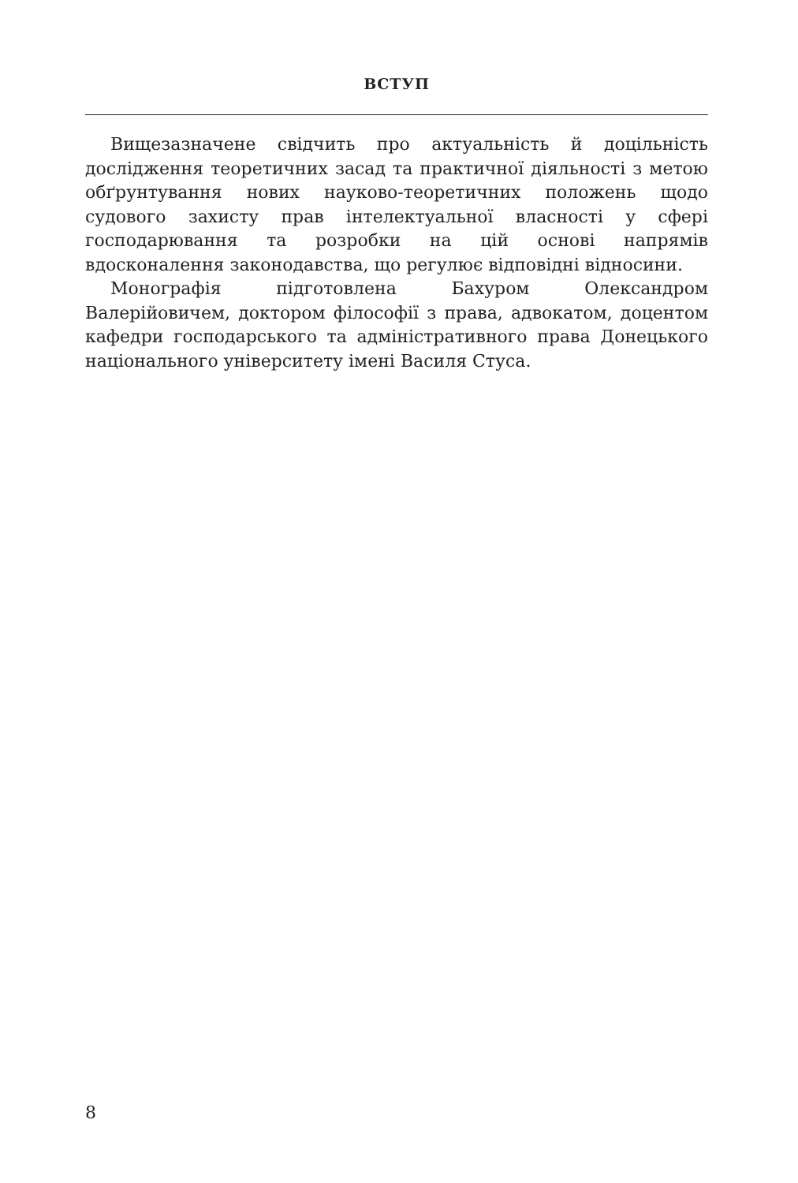ВСТУП
Вищезазначене свідчить про актуальність й доцільність дослідження теоретичних засад та практичної діяльності з метою обґрунтування нових науково-теоретичних положень щодо судового захисту прав інтелектуальної власності у сфері господарювання та розробки на цій основі напрямів вдосконалення законодавства, що регулює відповідні відносини.
Монографія підготовлена Бахуром Олександром Валерійовичем, доктором філософії з права, адвокатом, доцентом кафедри господарського та адміністративного права Донецького національного університету імені Василя Стуса.
8